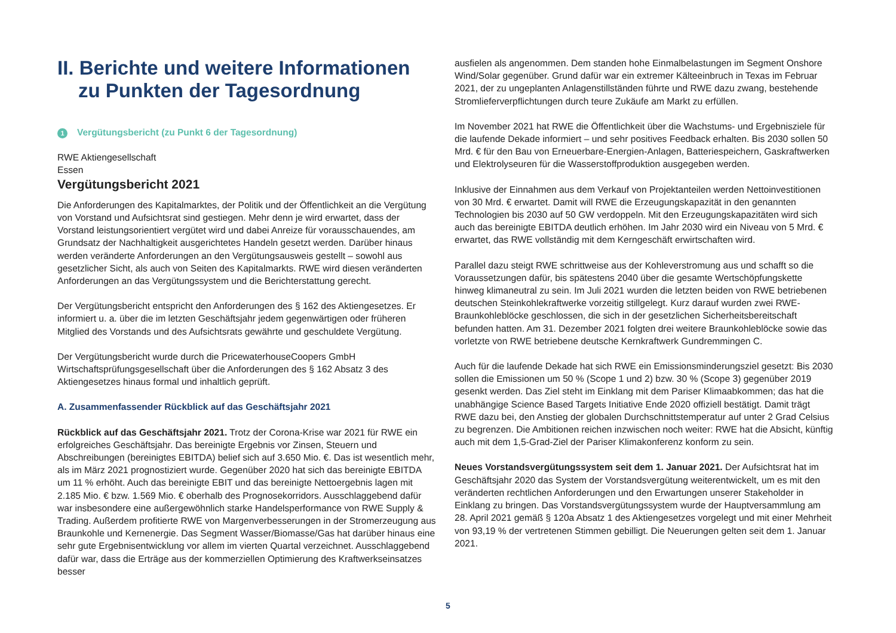II. Berichte und weitere Informationen zu Punkten der Tagesordnung
1 Vergütungsbericht (zu Punkt 6 der Tagesordnung)
RWE Aktiengesellschaft
Essen
Vergütungsbericht 2021
Die Anforderungen des Kapitalmarktes, der Politik und der Öffentlichkeit an die Vergütung von Vorstand und Aufsichtsrat sind gestiegen. Mehr denn je wird erwartet, dass der Vorstand leistungsorientiert vergütet wird und dabei Anreize für vorausschauendes, am Grundsatz der Nachhaltigkeit ausgerichtetes Handeln gesetzt werden. Darüber hinaus werden veränderte Anforderungen an den Vergütungsausweis gestellt – sowohl aus gesetzlicher Sicht, als auch von Seiten des Kapitalmarkts. RWE wird diesen veränderten Anforderungen an das Vergütungssystem und die Berichterstattung gerecht.
Der Vergütungsbericht entspricht den Anforderungen des § 162 des Aktiengesetzes. Er informiert u. a. über die im letzten Geschäftsjahr jedem gegenwärtigen oder früheren Mitglied des Vorstands und des Aufsichtsrats gewährte und geschuldete Vergütung.
Der Vergütungsbericht wurde durch die PricewaterhouseCoopers GmbH Wirtschaftsprüfungsgesellschaft über die Anforderungen des § 162 Absatz 3 des Aktiengesetzes hinaus formal und inhaltlich geprüft.
A. Zusammenfassender Rückblick auf das Geschäftsjahr 2021
Rückblick auf das Geschäftsjahr 2021. Trotz der Corona-Krise war 2021 für RWE ein erfolgreiches Geschäftsjahr. Das bereinigte Ergebnis vor Zinsen, Steuern und Abschreibungen (bereinigtes EBITDA) belief sich auf 3.650 Mio. €. Das ist wesentlich mehr, als im März 2021 prognostiziert wurde. Gegenüber 2020 hat sich das bereinigte EBITDA um 11 % erhöht. Auch das bereinigte EBIT und das bereinigte Nettoergebnis lagen mit 2.185 Mio. € bzw. 1.569 Mio. € oberhalb des Prognosekorridors. Ausschlaggebend dafür war insbesondere eine außergewöhnlich starke Handelsperformance von RWE Supply & Trading. Außerdem profitierte RWE von Margenverbesserungen in der Stromerzeugung aus Braunkohle und Kernenergie. Das Segment Wasser/Biomasse/Gas hat darüber hinaus eine sehr gute Ergebnisentwicklung vor allem im vierten Quartal verzeichnet. Ausschlaggebend dafür war, dass die Erträge aus der kommerziellen Optimierung des Kraftwerkseinsatzes besser
ausfielen als angenommen. Dem standen hohe Einmalbelastungen im Segment Onshore Wind/Solar gegenüber. Grund dafür war ein extremer Kälteeinbruch in Texas im Februar 2021, der zu ungeplanten Anlagenstillständen führte und RWE dazu zwang, bestehende Stromlieferverpflichtungen durch teure Zukäufe am Markt zu erfüllen.
Im November 2021 hat RWE die Öffentlichkeit über die Wachstums- und Ergebnisziele für die laufende Dekade informiert – und sehr positives Feedback erhalten. Bis 2030 sollen 50 Mrd. € für den Bau von Erneuerbare-Energien-Anlagen, Batteriespeichern, Gaskraftwerken und Elektrolyseuren für die Wasserstoffproduktion ausgegeben werden.
Inklusive der Einnahmen aus dem Verkauf von Projektanteilen werden Nettoinvestitionen von 30 Mrd. € erwartet. Damit will RWE die Erzeugungskapazität in den genannten Technologien bis 2030 auf 50 GW verdoppeln. Mit den Erzeugungskapazitäten wird sich auch das bereinigte EBITDA deutlich erhöhen. Im Jahr 2030 wird ein Niveau von 5 Mrd. € erwartet, das RWE vollständig mit dem Kerngeschäft erwirtschaften wird.
Parallel dazu steigt RWE schrittweise aus der Kohleverstromung aus und schafft so die Voraussetzungen dafür, bis spätestens 2040 über die gesamte Wertschöpfungskette hinweg klimaneutral zu sein. Im Juli 2021 wurden die letzten beiden von RWE betriebenen deutschen Steinkohlekraftwerke vorzeitig stillgelegt. Kurz darauf wurden zwei RWE-Braunkohleblöcke geschlossen, die sich in der gesetzlichen Sicherheitsbereitschaft befunden hatten. Am 31. Dezember 2021 folgten drei weitere Braunkohleblöcke sowie das vorletzte von RWE betriebene deutsche Kernkraftwerk Gundremmingen C.
Auch für die laufende Dekade hat sich RWE ein Emissionsminderungsziel gesetzt: Bis 2030 sollen die Emissionen um 50 % (Scope 1 und 2) bzw. 30 % (Scope 3) gegenüber 2019 gesenkt werden. Das Ziel steht im Einklang mit dem Pariser Klimaabkommen; das hat die unabhängige Science Based Targets Initiative Ende 2020 offiziell bestätigt. Damit trägt RWE dazu bei, den Anstieg der globalen Durchschnittstemperatur auf unter 2 Grad Celsius zu begrenzen. Die Ambitionen reichen inzwischen noch weiter: RWE hat die Absicht, künftig auch mit dem 1,5-Grad-Ziel der Pariser Klimakonferenz konform zu sein.
Neues Vorstandsvergütungssystem seit dem 1. Januar 2021. Der Aufsichtsrat hat im Geschäftsjahr 2020 das System der Vorstandsvergütung weiterentwickelt, um es mit den veränderten rechtlichen Anforderungen und den Erwartungen unserer Stakeholder in Einklang zu bringen. Das Vorstandsvergütungssystem wurde der Hauptversammlung am 28. April 2021 gemäß § 120a Absatz 1 des Aktiengesetzes vorgelegt und mit einer Mehrheit von 93,19 % der vertretenen Stimmen gebilligt. Die Neuerungen gelten seit dem 1. Januar 2021.
5